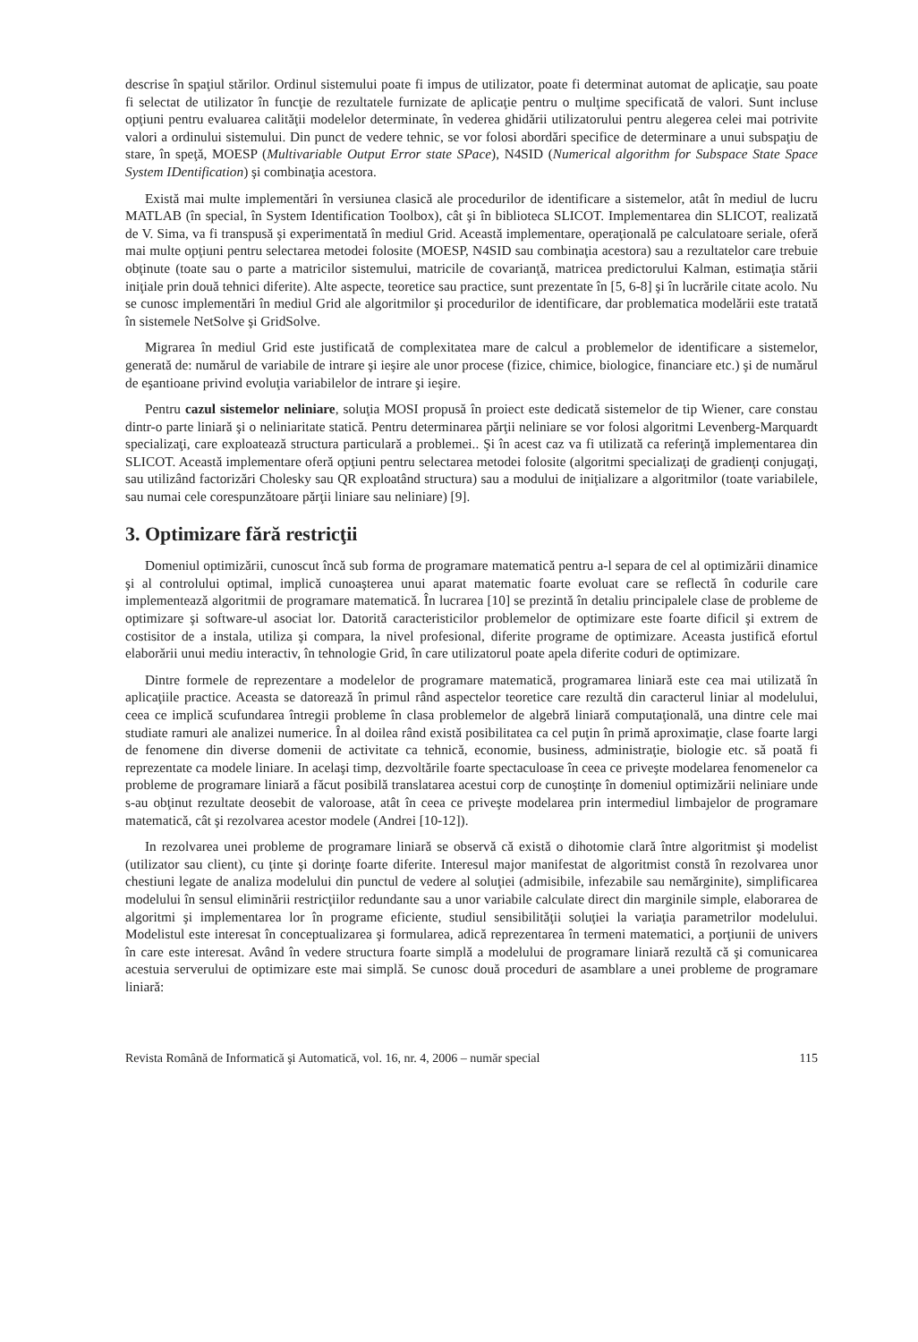descrise în spaţiul stărilor. Ordinul sistemului poate fi impus de utilizator, poate fi determinat automat de aplicaţie, sau poate fi selectat de utilizator în funcţie de rezultatele furnizate de aplicaţie pentru o mulţime specificată de valori. Sunt incluse opţiuni pentru evaluarea calităţii modelelor determinate, în vederea ghidării utilizatorului pentru alegerea celei mai potrivite valori a ordinului sistemului. Din punct de vedere tehnic, se vor folosi abordări specifice de determinare a unui subspaţiu de stare, în speţă, MOESP (Multivariable Output Error state SPace), N4SID (Numerical algorithm for Subspace State Space System IDentification) şi combinaţia acestora.
Există mai multe implementări în versiunea clasică ale procedurilor de identificare a sistemelor, atât în mediul de lucru MATLAB (în special, în System Identification Toolbox), cât şi în biblioteca SLICOT. Implementarea din SLICOT, realizată de V. Sima, va fi transpusă şi experimentată în mediul Grid. Această implementare, operaţională pe calculatoare seriale, oferă mai multe opţiuni pentru selectarea metodei folosite (MOESP, N4SID sau combinaţia acestora) sau a rezultatelor care trebuie obţinute (toate sau o parte a matricilor sistemului, matricile de covarianţă, matricea predictorului Kalman, estimaţia stării iniţiale prin două tehnici diferite). Alte aspecte, teoretice sau practice, sunt prezentate în [5, 6-8] şi în lucrările citate acolo. Nu se cunosc implementări în mediul Grid ale algoritmilor şi procedurilor de identificare, dar problematica modelării este tratată în sistemele NetSolve şi GridSolve.
Migrarea în mediul Grid este justificată de complexitatea mare de calcul a problemelor de identificare a sistemelor, generată de: numărul de variabile de intrare şi ieşire ale unor procese (fizice, chimice, biologice, financiare etc.) şi de numărul de eşantioane privind evoluţia variabilelor de intrare şi ieşire.
Pentru cazul sistemelor neliniare, soluţia MOSI propusă în proiect este dedicată sistemelor de tip Wiener, care constau dintr-o parte liniară şi o neliniaritate statică. Pentru determinarea părţii neliniare se vor folosi algoritmi Levenberg-Marquardt specializaţi, care exploatează structura particulară a problemei.. Şi în acest caz va fi utilizată ca referinţă implementarea din SLICOT. Această implementare oferă opţiuni pentru selectarea metodei folosite (algoritmi specializaţi de gradienţi conjugaţi, sau utilizând factorizări Cholesky sau QR exploatând structura) sau a modului de iniţializare a algoritmilor (toate variabilele, sau numai cele corespunzătoare părţii liniare sau neliniare) [9].
3. Optimizare fără restricţii
Domeniul optimizării, cunoscut încă sub forma de programare matematică pentru a-l separa de cel al optimizării dinamice şi al controlului optimal, implică cunoaşterea unui aparat matematic foarte evoluat care se reflectă în codurile care implementează algoritmii de programare matematică. În lucrarea [10] se prezintă în detaliu principalele clase de probleme de optimizare şi software-ul asociat lor. Datorită caracteristicilor problemelor de optimizare este foarte dificil şi extrem de costisitor de a instala, utiliza şi compara, la nivel profesional, diferite programe de optimizare. Aceasta justifică efortul elaborării unui mediu interactiv, în tehnologie Grid, în care utilizatorul poate apela diferite coduri de optimizare.
Dintre formele de reprezentare a modelelor de programare matematică, programarea liniară este cea mai utilizată în aplicaţiile practice. Aceasta se datorează în primul rând aspectelor teoretice care rezultă din caracterul liniar al modelului, ceea ce implică scufundarea întregii probleme în clasa problemelor de algebră liniară computaţională, una dintre cele mai studiate ramuri ale analizei numerice. În al doilea rând există posibilitatea ca cel puţin în primă aproximaţie, clase foarte largi de fenomene din diverse domenii de activitate ca tehnică, economie, business, administraţie, biologie etc. să poată fi reprezentate ca modele liniare. In acelaşi timp, dezvoltările foarte spectaculoase în ceea ce priveşte modelarea fenomenelor ca probleme de programare liniară a făcut posibilă translatarea acestui corp de cunoştinţe în domeniul optimizării neliniare unde s-au obţinut rezultate deosebit de valoroase, atât în ceea ce priveşte modelarea prin intermediul limbajelor de programare matematică, cât şi rezolvarea acestor modele (Andrei [10-12]).
In rezolvarea unei probleme de programare liniară se observă că există o dihotomie clară între algoritmist şi modelist (utilizator sau client), cu ţinte şi dorinţe foarte diferite. Interesul major manifestat de algoritmist constă în rezolvarea unor chestiuni legate de analiza modelului din punctul de vedere al soluţiei (admisibile, infezabile sau nemărginite), simplificarea modelului în sensul eliminării restricţiilor redundante sau a unor variabile calculate direct din marginile simple, elaborarea de algoritmi şi implementarea lor în programe eficiente, studiul sensibilităţii soluţiei la variaţia parametrilor modelului. Modelistul este interesat în conceptualizarea şi formularea, adică reprezentarea în termeni matematici, a porţiunii de univers în care este interesat. Având în vedere structura foarte simplă a modelului de programare liniară rezultă că şi comunicarea acestuia serverului de optimizare este mai simplă. Se cunosc două proceduri de asamblare a unei probleme de programare liniară:
Revista Română de Informatică şi Automatică, vol. 16, nr. 4, 2006 – număr special 115